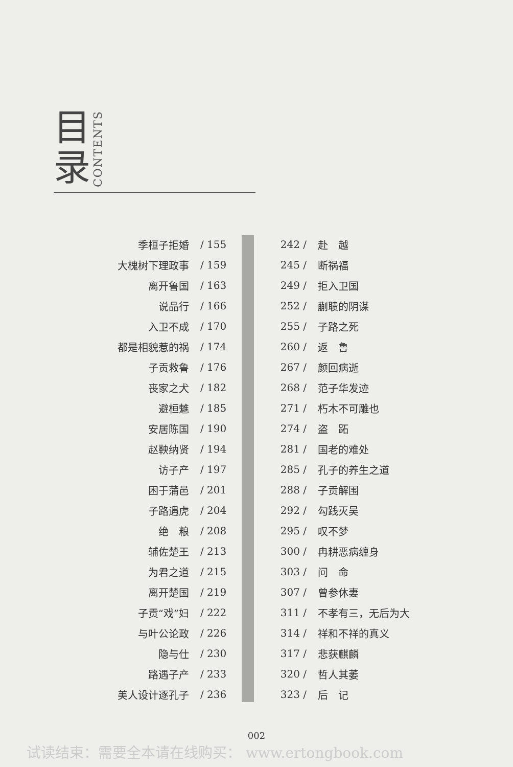目
录
CONTENTS
| 季桓子拒婚 | / 155 |
| 大槐树下理政事 | / 159 |
| 离开鲁国 | / 163 |
| 说品行 | / 166 |
| 入卫不成 | / 170 |
| 都是相貌惹的祸 | / 174 |
| 子贡救鲁 | / 176 |
| 丧家之犬 | / 182 |
| 避桓魋 | / 185 |
| 安居陈国 | / 190 |
| 赵鞅纳贤 | / 194 |
| 访子产 | / 197 |
| 困于蒲邑 | / 201 |
| 子路遇虎 | / 204 |
| 绝 粮 | / 208 |
| 辅佐楚王 | / 213 |
| 为君之道 | / 215 |
| 离开楚国 | / 219 |
| 子贡“戏”妇 | / 222 |
| 与叶公论政 | / 226 |
| 隐与仕 | / 230 |
| 路遇子产 | / 233 |
| 美人设计逐孔子 | / 236 |
| 242 / | 赴 越 |
| 245 / | 断祸福 |
| 249 / | 拒入卫国 |
| 252 / | 蒯聩的阴谋 |
| 255 / | 子路之死 |
| 260 / | 返 鲁 |
| 267 / | 颜回病逝 |
| 268 / | 范子华发迹 |
| 271 / | 朽木不可雕也 |
| 274 / | 盗 跖 |
| 281 / | 国老的难处 |
| 285 / | 孔子的养生之道 |
| 288 / | 子贡解围 |
| 292 / | 勾践灭吴 |
| 295 / | 叹不梦 |
| 300 / | 冉耕恶病缠身 |
| 303 / | 问 命 |
| 307 / | 曾参休妻 |
| 311 / | 不孝有三，无后为大 |
| 314 / | 祥和不祥的真义 |
| 317 / | 悲获麒麟 |
| 320 / | 哲人其萎 |
| 323 / | 后 记 |
002
试读结束：需要全本请在线购买： www.ertongbook.com